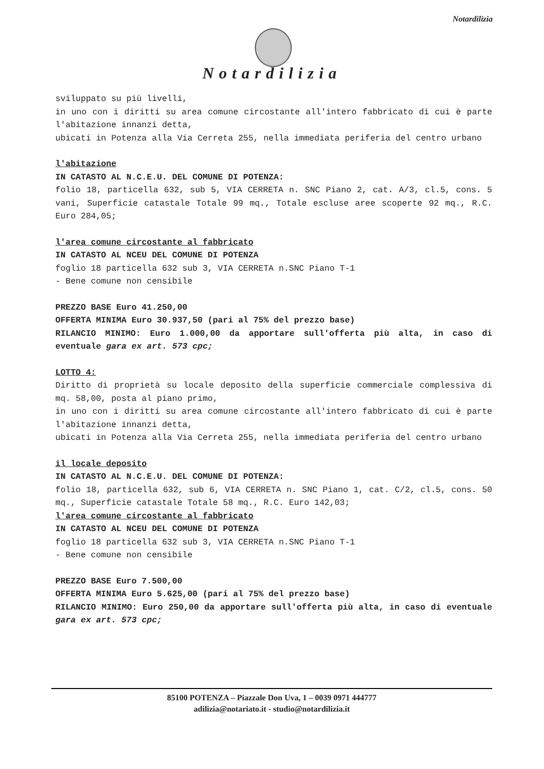Notardilizia
Notardilizia
sviluppato su più livelli,
in uno con i diritti su area comune circostante all'intero fabbricato di cui è parte l'abitazione innanzi detta,
ubicati in Potenza alla Via Cerreta 255, nella immediata periferia del centro urbano
l'abitazione
IN CATASTO AL N.C.E.U. DEL COMUNE DI POTENZA:
folio 18, particella 632, sub 5, VIA CERRETA n. SNC Piano 2, cat. A/3, cl.5, cons. 5 vani, Superficie catastale Totale 99 mq., Totale escluse aree scoperte 92 mq., R.C. Euro 284,05;
l'area comune circostante al fabbricato
IN CATASTO AL NCEU DEL COMUNE DI POTENZA
foglio 18 particella 632 sub 3, VIA CERRETA n.SNC Piano T-1
- Bene comune non censibile
PREZZO BASE Euro 41.250,00
OFFERTA MINIMA Euro 30.937,50 (pari al 75% del prezzo base)
RILANCIO MINIMO: Euro 1.000,00 da apportare sull'offerta più alta, in caso di eventuale gara ex art. 573 cpc;
LOTTO 4:
Diritto di proprietà su locale deposito della superficie commerciale complessiva di mq. 58,00, posta al piano primo,
in uno con i diritti su area comune circostante all'intero fabbricato di cui è parte l'abitazione innanzi detta,
ubicati in Potenza alla Via Cerreta 255, nella immediata periferia del centro urbano
il locale deposito
IN CATASTO AL N.C.E.U. DEL COMUNE DI POTENZA:
folio 18, particella 632, sub 6, VIA CERRETA n. SNC Piano 1, cat. C/2, cl.5, cons. 50 mq., Superficie catastale Totale 58 mq., R.C. Euro 142,03;
l'area comune circostante al fabbricato
IN CATASTO AL NCEU DEL COMUNE DI POTENZA
foglio 18 particella 632 sub 3, VIA CERRETA n.SNC Piano T-1
- Bene comune non censibile
PREZZO BASE Euro 7.500,00
OFFERTA MINIMA Euro 5.625,00 (pari al 75% del prezzo base)
RILANCIO MINIMO: Euro 250,00 da apportare sull'offerta più alta, in caso di eventuale gara ex art. 573 cpc;
85100 POTENZA – Piazzale Don Uva, 1 – 0039 0971 444777
adilizia@notariato.it - studio@notardilizia.it